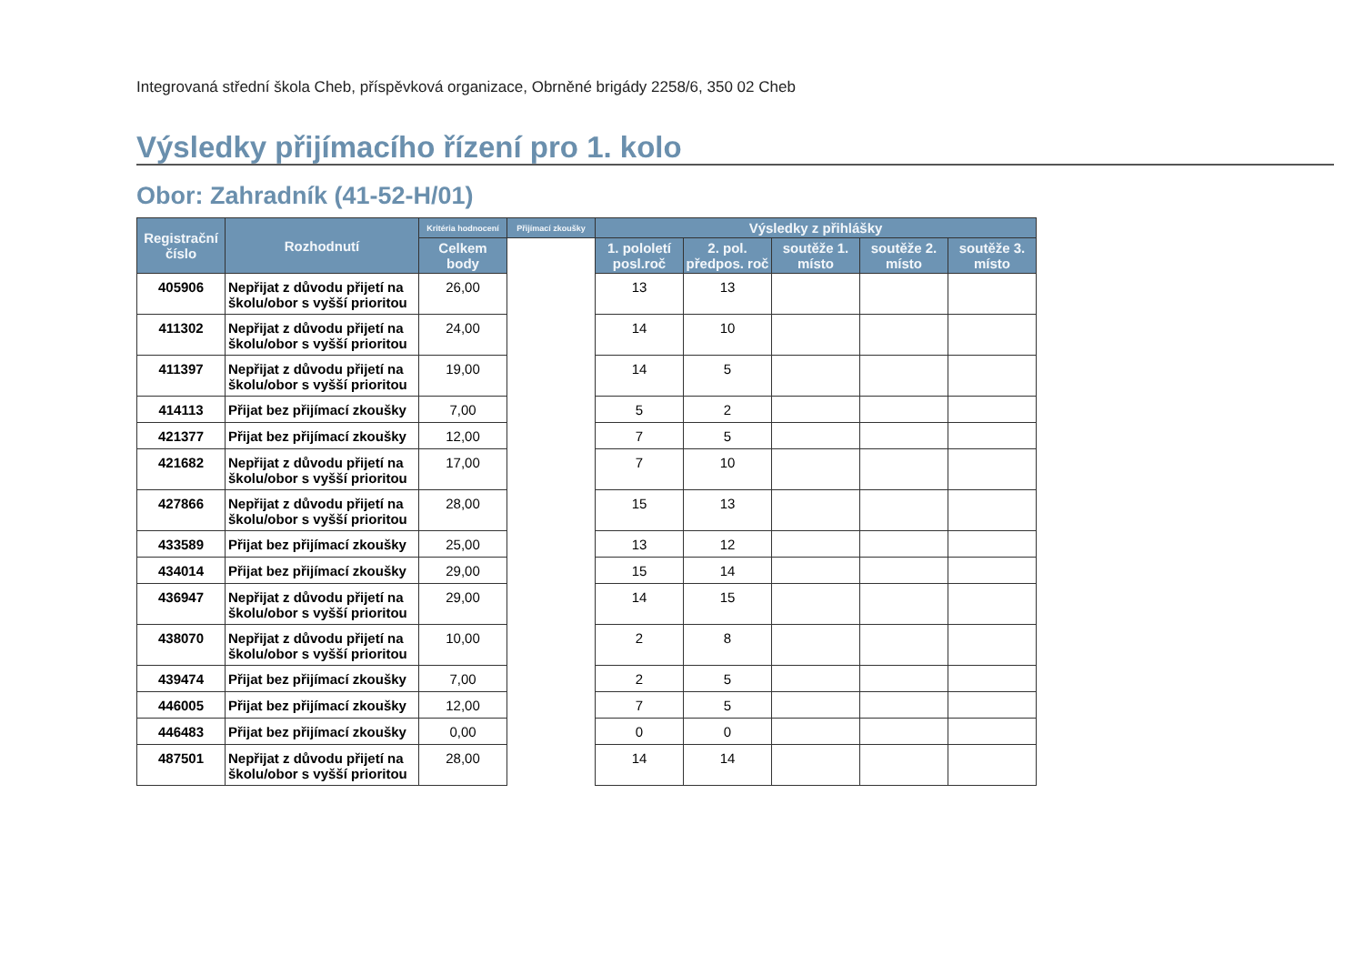Integrovaná střední škola Cheb, příspěvková organizace, Obrněné brigády 2258/6, 350 02 Cheb
Výsledky přijímacího řízení pro 1. kolo
Obor: Zahradník (41-52-H/01)
| Registrační číslo | Rozhodnutí | Kritéria hodnocení | Přijímací zkoušky | Výsledky z přihlášky | | | | |
| --- | --- | --- | --- | --- | --- | --- | --- | --- |
| | | Celkem body | | 1. pololetí posl.roč | 2. pol. předpos. roč | soutěže 1. místo | soutěže 2. místo | soutěže 3. místo |
| 405906 | Nepřijat z důvodu přijetí na školu/obor s vyšší prioritou | 26,00 | | 13 | 13 | | | |
| 411302 | Nepřijat z důvodu přijetí na školu/obor s vyšší prioritou | 24,00 | | 14 | 10 | | | |
| 411397 | Nepřijat z důvodu přijetí na školu/obor s vyšší prioritou | 19,00 | | 14 | 5 | | | |
| 414113 | Přijat bez přijímací zkoušky | 7,00 | | 5 | 2 | | | |
| 421377 | Přijat bez přijímací zkoušky | 12,00 | | 7 | 5 | | | |
| 421682 | Nepřijat z důvodu přijetí na školu/obor s vyšší prioritou | 17,00 | | 7 | 10 | | | |
| 427866 | Nepřijat z důvodu přijetí na školu/obor s vyšší prioritou | 28,00 | | 15 | 13 | | | |
| 433589 | Přijat bez přijímací zkoušky | 25,00 | | 13 | 12 | | | |
| 434014 | Přijat bez přijímací zkoušky | 29,00 | | 15 | 14 | | | |
| 436947 | Nepřijat z důvodu přijetí na školu/obor s vyšší prioritou | 29,00 | | 14 | 15 | | | |
| 438070 | Nepřijat z důvodu přijetí na školu/obor s vyšší prioritou | 10,00 | | 2 | 8 | | | |
| 439474 | Přijat bez přijímací zkoušky | 7,00 | | 2 | 5 | | | |
| 446005 | Přijat bez přijímací zkoušky | 12,00 | | 7 | 5 | | | |
| 446483 | Přijat bez přijímací zkoušky | 0,00 | | 0 | 0 | | | |
| 487501 | Nepřijat z důvodu přijetí na školu/obor s vyšší prioritou | 28,00 | | 14 | 14 | | | |